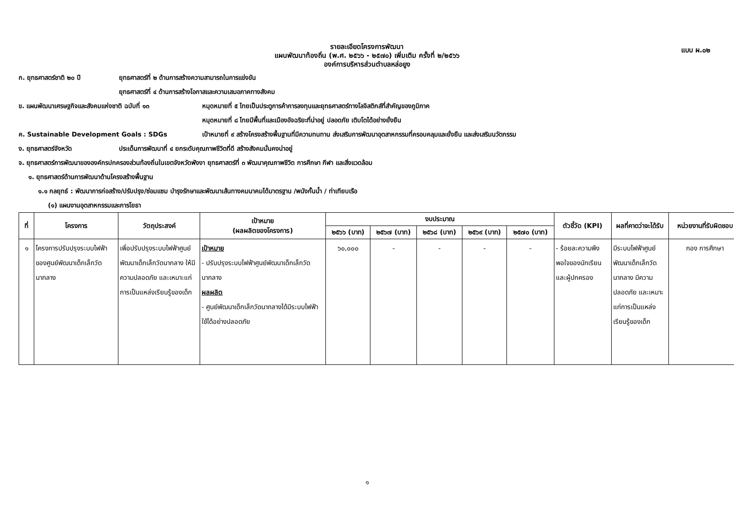แบบ ผ.๐๒
รายละเอียดโครงการพัฒนา
แผนพัฒนาท้องถิ่น (พ.ศ. ๒๕๖๖ - ๒๕๗๐) เพิ่มเติม ครั้งที่ ๒/๒๕๖๖
องค์การบริหารส่วนตำบลหล่อยูง
ก. ยุทธศาสตร์ชาติ ๒๐ ปี ยุทธศาสตร์ที่ ๒ ด้านการสร้างความสามารถในการแข่งขัน
ยุทธศาสตร์ที่ ๔ ด้านการสร้างโอกาสและความเสมอภาคทางสังคม
ข. แผนพัฒนาเศรษฐกิจและสังคมแห่งชาติ ฉบับที่ ๑๓ หมุดหมายที่ ๕ ไทยเป็นประตูการค้าการลงทุนและยุทธศาสตร์ทางโลจิสติกส์ที่สำคัญของภูมิภาค
หมุดหมายที่ ๘ ไทยมีพื้นที่และเมืองอัจฉริยะที่น่าอยู่ ปลอดภัย เติบโตได้อย่างยั่งยืน
ค. Sustainable Development Goals : SDGs เป้าหมายที่ ๙ สร้างโครงสร้างพื้นฐานที่มีความทนทาน ส่งเสริมการพัฒนาอุตสาหกรรมที่ครอบคลุมและยั่งยืน และส่งเสริมนวัตกรรม
ง. ยุทธศาสตร์จังหวัด ประเด็นการพัฒนาที่ ๔ ยกระดับคุณภาพชีวิตที่ดี สร้างสังคมมั่นคงน่าอยู่
จ. ยุทธศาสตร์การพัฒนาขององค์กรปกครองส่วนท้องถิ่นในเขตจังหวัดพังงา ยุทธศาสตร์ที่ ๓ พัฒนาคุณภาพชีวิต การศึกษา กีฬา และสิ่งแวดล้อม
๑. ยุทธศาสตร์ด้านการพัฒนาด้านโครงสร้างพื้นฐาน
๑.๑ กลยุทธ์ : พัฒนาการก่อสร้าง/ปรับปรุง/ซ่อมแซม บำรุงรักษาและพัฒนาเส้นทางคมนาคมได้มาตรฐาน /พนังกั้นน้ำ / ท่าเทียบเรือ
(๑) แผนงานอุตสาหกรรมและการโยธา
| ที่ | โครงการ | วัตถุประสงค์ | เป้าหมาย (ผลผลิตของโครงการ) | งบประมาณ | | | | | ตัวชี้วัด (KPI) | ผลที่คาดว่าจะได้รับ | หน่วยงานที่รับผิดชอบ |
| --- | --- | --- | --- | --- | --- | --- | --- | --- | --- | --- | --- |
| | | | | ๒๕๖๖ (บาท) | ๒๕๖๗ (บาท) | ๒๕๖๘ (บาท) | ๒๕๖๙ (บาท) | ๒๕๗๐ (บาท) | | | |
| ๑ | โครงการปรับปรุงระบบไฟฟ้าของศูนย์พัฒนาเด็กเล็กวัดนากลาง | เพื่อปรับปรุงระบบไฟฟ้าศูนย์พัฒนาเด็กเล็กวัดนากลาง ให้มีความปลอดภัย และเหมาะแก่การเป็นแหล่งเรียนรู้ของเด็ก | เป้าหมาย - ปรับปรุงระบบไฟฟ้าศูนย์พัฒนาเด็กเล็กวัดนากลาง ผลผลิต - ศูนย์พัฒนาเด็กเล็กวัดนากลางได้มีระบบไฟฟ้าใช้ได้อย่างปลอดภัย | ๖๐,๐๐๐ | - | - | - | - | - ร้อยละความพึงพอใจของนักเรียนและผู้ปกครอง | มีระบบไฟฟ้าศูนย์พัฒนาเด็กเล็กวัดนากลาง มีความปลอดภัย และเหมาะแก่การเป็นแหล่งเรียนรู้ของเด็ก | กอง การศึกษา |
๑